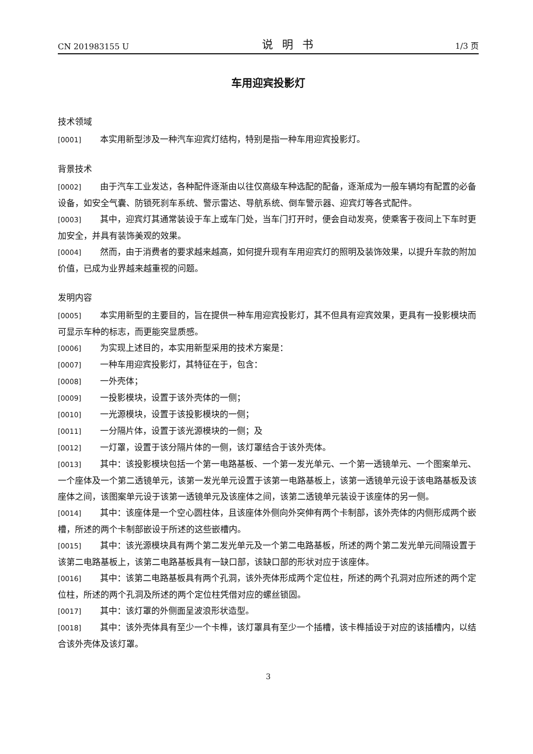CN 201983155 U 说明书 1/3 页
车用迎宾投影灯
技术领域
[0001] 本实用新型涉及一种汽车迎宾灯结构，特别是指一种车用迎宾投影灯。
背景技术
[0002] 由于汽车工业发达，各种配件逐渐由以往仅高级车种选配的配备，逐渐成为一般车辆均有配置的必备设备，如安全气囊、防锁死刹车系统、警示雷达、导航系统、倒车警示器、迎宾灯等各式配件。
[0003] 其中，迎宾灯其通常装设于车上或车门处，当车门打开时，便会自动发亮，使乘客于夜间上下车时更加安全，并具有装饰美观的效果。
[0004] 然而，由于消费者的要求越来越高，如何提升现有车用迎宾灯的照明及装饰效果，以提升车款的附加价值，已成为业界越来越重视的问题。
发明内容
[0005] 本实用新型的主要目的，旨在提供一种车用迎宾投影灯，其不但具有迎宾效果，更具有一投影模块而可显示车种的标志，而更能突显质感。
[0006] 为实现上述目的，本实用新型采用的技术方案是：
[0007] 一种车用迎宾投影灯，其特征在于，包含：
[0008] 一外壳体；
[0009] 一投影模块，设置于该外壳体的一侧；
[0010] 一光源模块，设置于该投影模块的一侧；
[0011] 一分隔片体，设置于该光源模块的一侧；及
[0012] 一灯罩，设置于该分隔片体的一侧，该灯罩结合于该外壳体。
[0013] 其中：该投影模块包括一个第一电路基板、一个第一发光单元、一个第一透镜单元、一个图案单元、一个座体及一个第二透镜单元，该第一发光单元设置于该第一电路基板上，该第一透镜单元设于该电路基板及该座体之间，该图案单元设于该第一透镜单元及该座体之间，该第二透镜单元装设于该座体的另一侧。
[0014] 其中：该座体是一个空心圆柱体，且该座体外侧向外突伸有两个卡制部，该外壳体的内侧形成两个嵌槽，所述的两个卡制部嵌设于所述的这些嵌槽内。
[0015] 其中：该光源模块具有两个第二发光单元及一个第二电路基板，所述的两个第二发光单元间隔设置于该第二电路基板上，该第二电路基板具有一缺口部，该缺口部的形状对应于该座体。
[0016] 其中：该第二电路基板具有两个孔洞，该外壳体形成两个定位柱，所述的两个孔洞对应所述的两个定位柱，所述的两个孔洞及所述的两个定位柱凭借对应的螺丝锁固。
[0017] 其中：该灯罩的外侧面呈波浪形状造型。
[0018] 其中：该外壳体具有至少一个卡榫，该灯罩具有至少一个插槽，该卡榫插设于对应的该插槽内，以结合该外壳体及该灯罩。
3